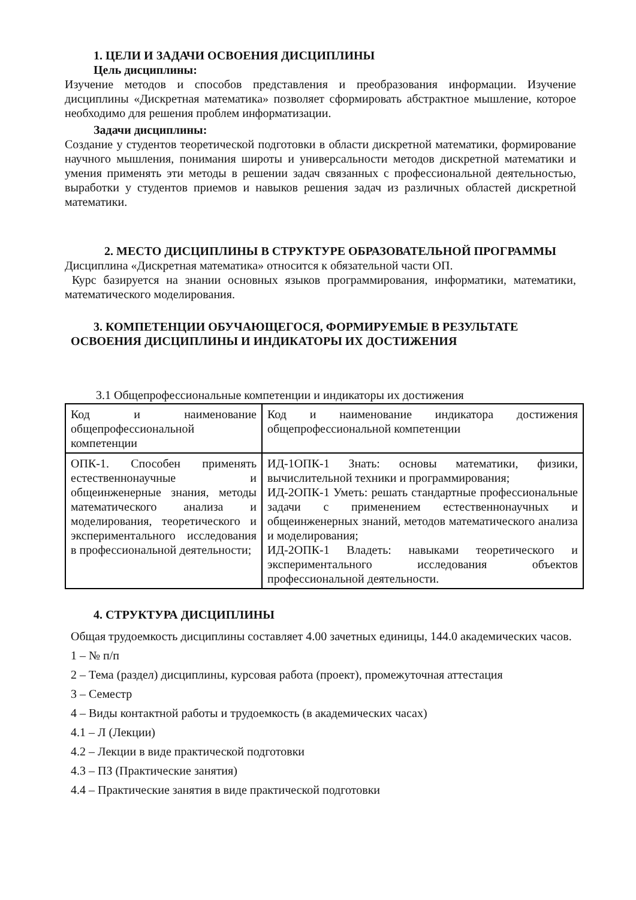1. ЦЕЛИ И ЗАДАЧИ ОСВОЕНИЯ ДИСЦИПЛИНЫ
Цель дисциплины:
Изучение методов и способов представления и преобразования информации. Изучение дисциплины «Дискретная математика» позволяет сформировать абстрактное мышление, которое необходимо для решения проблем информатизации.
Задачи дисциплины:
Создание у студентов теоретической подготовки в области дискретной математики, формирование научного мышления, понимания широты и универсальности методов дискретной математики и умения применять эти методы в решении задач связанных с профессиональной деятельностью, выработки у студентов приемов и навыков решения задач из различных областей дискретной математики.
2. МЕСТО ДИСЦИПЛИНЫ В СТРУКТУРЕ ОБРАЗОВАТЕЛЬНОЙ ПРОГРАММЫ
Дисциплина «Дискретная математика» относится к обязательной части ОП.
Курс базируется на знании основных языков программирования, информатики, математики, математического моделирования.
3. КОМПЕТЕНЦИИ ОБУЧАЮЩЕГОСЯ, ФОРМИРУЕМЫЕ В РЕЗУЛЬТАТЕ ОСВОЕНИЯ ДИСЦИПЛИНЫ И ИНДИКАТОРЫ ИХ ДОСТИЖЕНИЯ
3.1 Общепрофессиональные компетенции и индикаторы их достижения
| Код и наименование общепрофессиональной компетенции | Код и наименование индикатора достижения общепрофессиональной компетенции |
| ОПК-1. Способен применять естественнонаучные и общеинженерные знания, методы математического анализа и моделирования, теоретического и экспериментального исследования в профессиональной деятельности; | ИД-1ОПК-1 Знать: основы математики, физики, вычислительной техники и программирования; ИД-2ОПК-1 Уметь: решать стандартные профессиональные задачи с применением естественнонаучных и общеинженерных знаний, методов математического анализа и моделирования; ИД-2ОПК-1 Владеть: навыками теоретического и экспериментального исследования объектов профессиональной деятельности. |
4. СТРУКТУРА ДИСЦИПЛИНЫ
Общая трудоемкость дисциплины составляет 4.00 зачетных единицы, 144.0 академических часов.
1 – № п/п
2 – Тема (раздел) дисциплины, курсовая работа (проект), промежуточная аттестация
3 – Семестр
4 – Виды контактной работы и трудоемкость (в академических часах)
4.1 – Л (Лекции)
4.2 – Лекции в виде практической подготовки
4.3 – ПЗ (Практические занятия)
4.4 – Практические занятия в виде практической подготовки